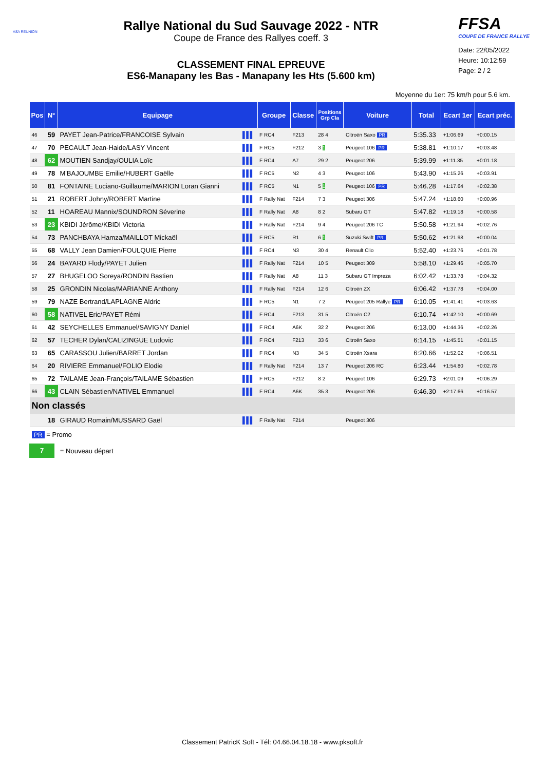ASA RÉUNION
Rallye National du Sud Sauvage 2022 - NTR
Coupe de France des Rallyes coeff. 3
CLASSEMENT FINAL EPREUVE
ES6-Manapany les Bas - Manapany les Hts (5.600 km)
FFSA
COUPE DE FRANCE RALLYE
Date: 22/05/2022
Heure: 10:12:59
Page: 2 / 2
Moyenne du 1er: 75 km/h pour 5.6 km.
| Pos | N° | Equipage | | Groupe | Classe | Positions Grp Cla | Voiture | Total | Ecart 1er | Ecart préc. |
| --- | --- | --- | --- | --- | --- | --- | --- | --- | --- | --- |
| 46 | 59 | PAYET Jean-Patrice/FRANCOISE Sylvain | ▌▌▌ | F RC4 | F213 | 28 4 | Citroën Saxo PR | 5:35.33 | +1:06.69 | +0:00.15 |
| 47 | 70 | PECAULT Jean-Haide/LASY Vincent | ▌▌▌ | F RC5 | F212 | 3 1 | Peugeot 106 PR | 5:38.81 | +1:10.17 | +0:03.48 |
| 48 | 62 | MOUTIEN Sandjay/OULIA Loïc | ▌▌▌ | F RC4 | A7 | 29 2 | Peugeot 206 | 5:39.99 | +1:11.35 | +0:01.18 |
| 49 | 78 | M'BAJOUMBE Emilie/HUBERT Gaëlle | ▌▌▌ | F RC5 | N2 | 4 3 | Peugeot 106 | 5:43.90 | +1:15.26 | +0:03.91 |
| 50 | 81 | FONTAINE Luciano-Guillaume/MARION Loran Gianni | ▌▌▌ | F RC5 | N1 | 5 1 | Peugeot 106 PR | 5:46.28 | +1:17.64 | +0:02.38 |
| 51 | 21 | ROBERT Johny/ROBERT Martine | ▌▌▌ | F Rally Nat | F214 | 7 3 | Peugeot 306 | 5:47.24 | +1:18.60 | +0:00.96 |
| 52 | 11 | HOAREAU Mannix/SOUNDRON Séverine | ▌▌▌ | F Rally Nat | A8 | 8 2 | Subaru GT | 5:47.82 | +1:19.18 | +0:00.58 |
| 53 | 23 | KBIDI Jérôme/KBIDI Victoria | ▌▌▌ | F Rally Nat | F214 | 9 4 | Peugeot 206 TC | 5:50.58 | +1:21.94 | +0:02.76 |
| 54 | 73 | PANCHBAYA Hamza/MAILLOT Mickaël | ▌▌▌ | F RC5 | R1 | 6 1 | Suzuki Swift PR | 5:50.62 | +1:21.98 | +0:00.04 |
| 55 | 68 | VALLY Jean Damien/FOULQUIE Pierre | ▌▌▌ | F RC4 | N3 | 30 4 | Renault Clio | 5:52.40 | +1:23.76 | +0:01.78 |
| 56 | 24 | BAYARD Flody/PAYET Julien | ▌▌▌ | F Rally Nat | F214 | 10 5 | Peugeot 309 | 5:58.10 | +1:29.46 | +0:05.70 |
| 57 | 27 | BHUGELOO Soreya/RONDIN Bastien | ▌▌▌ | F Rally Nat | A8 | 11 3 | Subaru GT Impreza | 6:02.42 | +1:33.78 | +0:04.32 |
| 58 | 25 | GRONDIN Nicolas/MARIANNE Anthony | ▌▌▌ | F Rally Nat | F214 | 12 6 | Citroën ZX | 6:06.42 | +1:37.78 | +0:04.00 |
| 59 | 79 | NAZE Bertrand/LAPLAGNE Aldric | ▌▌▌ | F RC5 | N1 | 7 2 | Peugeot 205 Rallye PR | 6:10.05 | +1:41.41 | +0:03.63 |
| 60 | 58 | NATIVEL Eric/PAYET Rémi | ▌▌▌ | F RC4 | F213 | 31 5 | Citroën C2 | 6:10.74 | +1:42.10 | +0:00.69 |
| 61 | 42 | SEYCHELLES Emmanuel/SAVIGNY Daniel | ▌▌▌ | F RC4 | A6K | 32 2 | Peugeot 206 | 6:13.00 | +1:44.36 | +0:02.26 |
| 62 | 57 | TECHER Dylan/CALIZINGUE Ludovic | ▌▌▌ | F RC4 | F213 | 33 6 | Citroën Saxo | 6:14.15 | +1:45.51 | +0:01.15 |
| 63 | 65 | CARASSOU Julien/BARRET Jordan | ▌▌▌ | F RC4 | N3 | 34 5 | Citroën Xsara | 6:20.66 | +1:52.02 | +0:06.51 |
| 64 | 20 | RIVIERE Emmanuel/FOLIO Elodie | ▌▌▌ | F Rally Nat | F214 | 13 7 | Peugeot 206 RC | 6:23.44 | +1:54.80 | +0:02.78 |
| 65 | 72 | TAILAME Jean-François/TAILAME Sébastien | ▌▌▌ | F RC5 | F212 | 8 2 | Peugeot 106 | 6:29.73 | +2:01.09 | +0:06.29 |
| 66 | 43 | CLAIN Sébastien/NATIVEL Emmanuel | ▌▌▌ | F RC4 | A6K | 35 3 | Peugeot 206 | 6:46.30 | +2:17.66 | +0:16.57 |
| Non classés | | | | | | | | | | |
| | 18 | GIRAUD Romain/MUSSARD Gaël | ▌▌▌ | F Rally Nat | F214 | | Peugeot 306 | | | |
PR = Promo
7 = Nouveau départ
Classement PatricK Soft - Tél: 04.66.04.18.18 - www.pksoft.fr